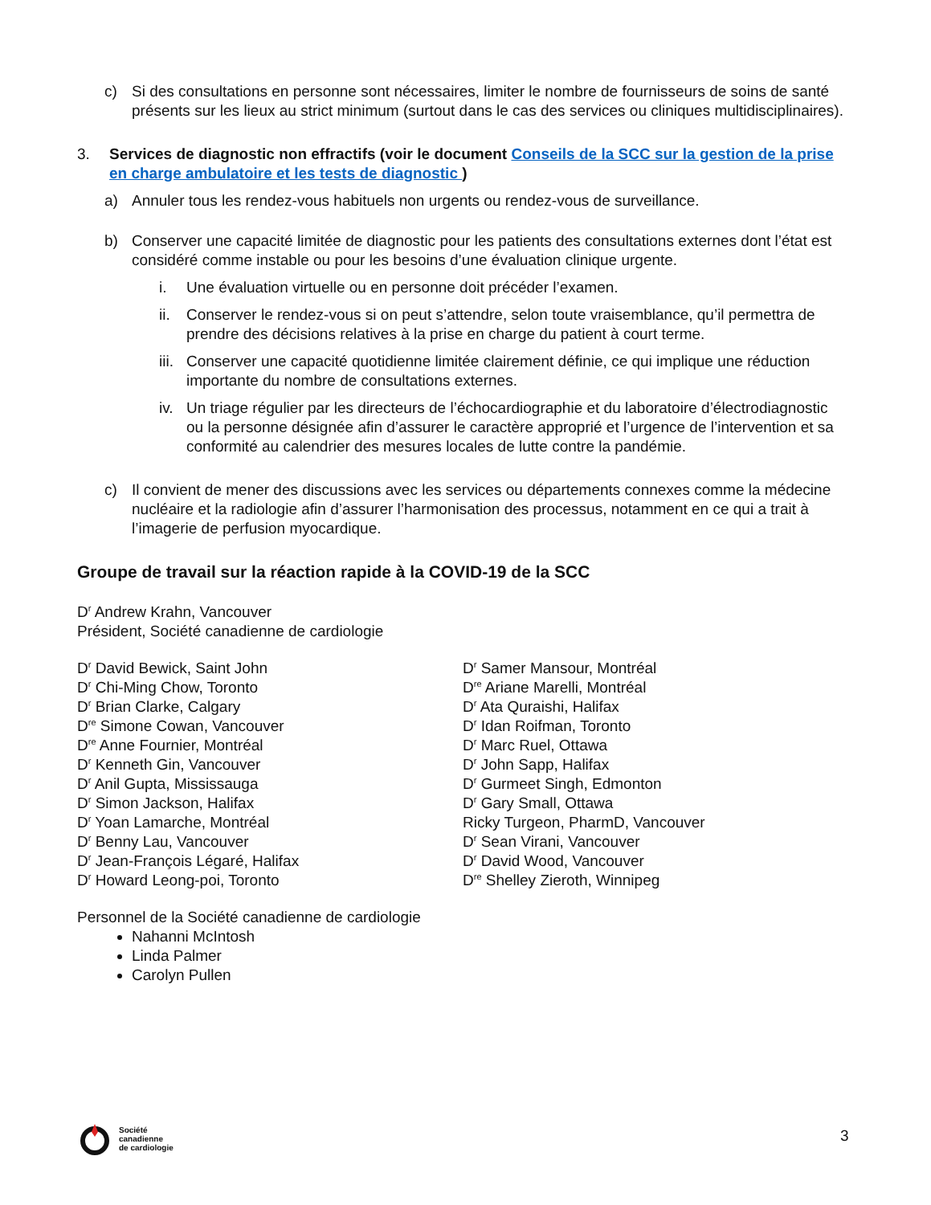c) Si des consultations en personne sont nécessaires, limiter le nombre de fournisseurs de soins de santé présents sur les lieux au strict minimum (surtout dans le cas des services ou cliniques multidisciplinaires).
3. Services de diagnostic non effractifs (voir le document Conseils de la SCC sur la gestion de la prise en charge ambulatoire et les tests de diagnostic )
a) Annuler tous les rendez-vous habituels non urgents ou rendez-vous de surveillance.
b) Conserver une capacité limitée de diagnostic pour les patients des consultations externes dont l’état est considéré comme instable ou pour les besoins d’une évaluation clinique urgente.
i. Une évaluation virtuelle ou en personne doit précéder l’examen.
ii. Conserver le rendez-vous si on peut s’attendre, selon toute vraisemblance, qu’il permettra de prendre des décisions relatives à la prise en charge du patient à court terme.
iii. Conserver une capacité quotidienne limitée clairement définie, ce qui implique une réduction importante du nombre de consultations externes.
iv. Un triage régulier par les directeurs de l’échocardiographie et du laboratoire d’électrodiagnostic ou la personne désignée afin d’assurer le caractère approprié et l’urgence de l’intervention et sa conformité au calendrier des mesures locales de lutte contre la pandémie.
c) Il convient de mener des discussions avec les services ou départements connexes comme la médecine nucléaire et la radiologie afin d’assurer l’harmonisation des processus, notamment en ce qui a trait à l’imagerie de perfusion myocardique.
Groupe de travail sur la réaction rapide à la COVID-19 de la SCC
D<sup>r</sup> Andrew Krahn, Vancouver
Président, Société canadienne de cardiologie
D<sup>r</sup> David Bewick, Saint John
D<sup>r</sup> Chi-Ming Chow, Toronto
D<sup>r</sup> Brian Clarke, Calgary
D<sup>re</sup> Simone Cowan, Vancouver
D<sup>re</sup> Anne Fournier, Montréal
D<sup>r</sup> Kenneth Gin, Vancouver
D<sup>r</sup> Anil Gupta, Mississauga
D<sup>r</sup> Simon Jackson, Halifax
D<sup>r</sup> Yoan Lamarche, Montréal
D<sup>r</sup> Benny Lau, Vancouver
D<sup>r</sup> Jean-François Légaré, Halifax
D<sup>r</sup> Howard Leong-poi, Toronto
D<sup>r</sup> Samer Mansour, Montréal
D<sup>re</sup> Ariane Marelli, Montréal
D<sup>r</sup> Ata Quraishi, Halifax
D<sup>r</sup> Idan Roifman, Toronto
D<sup>r</sup> Marc Ruel, Ottawa
D<sup>r</sup> John Sapp, Halifax
D<sup>r</sup> Gurmeet Singh, Edmonton
D<sup>r</sup> Gary Small, Ottawa
Ricky Turgeon, PharmD, Vancouver
D<sup>r</sup> Sean Virani, Vancouver
D<sup>r</sup> David Wood, Vancouver
D<sup>re</sup> Shelley Zieroth, Winnipeg
Personnel de la Société canadienne de cardiologie
Nahanni McIntosh
Linda Palmer
Carolyn Pullen
3
Société
canadienne
de cardiologie